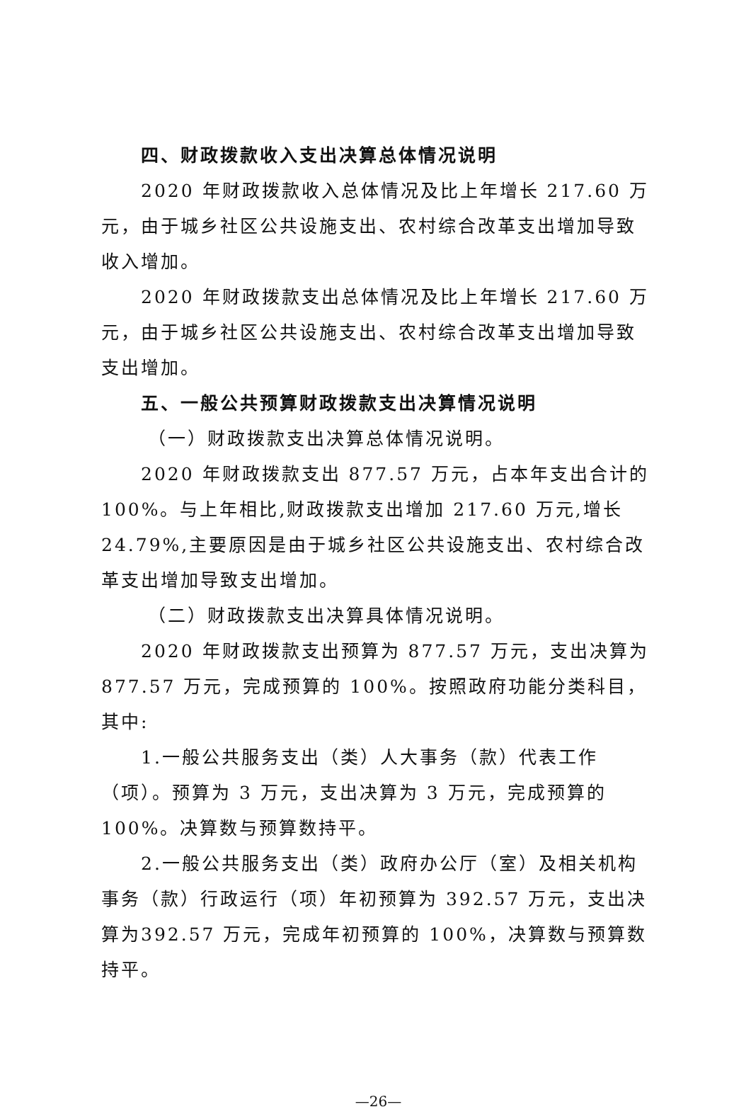四、财政拨款收入支出决算总体情况说明
2020 年财政拨款收入总体情况及比上年增长 217.60 万元，由于城乡社区公共设施支出、农村综合改革支出增加导致收入增加。
2020 年财政拨款支出总体情况及比上年增长 217.60 万元，由于城乡社区公共设施支出、农村综合改革支出增加导致支出增加。
五、一般公共预算财政拨款支出决算情况说明
（一）财政拨款支出决算总体情况说明。
2020 年财政拨款支出 877.57 万元，占本年支出合计的100%。与上年相比,财政拨款支出增加 217.60 万元,增长 24.79%,主要原因是由于城乡社区公共设施支出、农村综合改革支出增加导致支出增加。
（二）财政拨款支出决算具体情况说明。
2020 年财政拨款支出预算为 877.57 万元，支出决算为877.57 万元，完成预算的 100%。按照政府功能分类科目，其中:
1.一般公共服务支出（类）人大事务（款）代表工作（项）。预算为 3 万元，支出决算为 3 万元，完成预算的 100%。决算数与预算数持平。
2.一般公共服务支出（类）政府办公厅（室）及相关机构事务（款）行政运行（项）年初预算为 392.57 万元，支出决算为392.57 万元，完成年初预算的 100%，决算数与预算数持平。
—26—